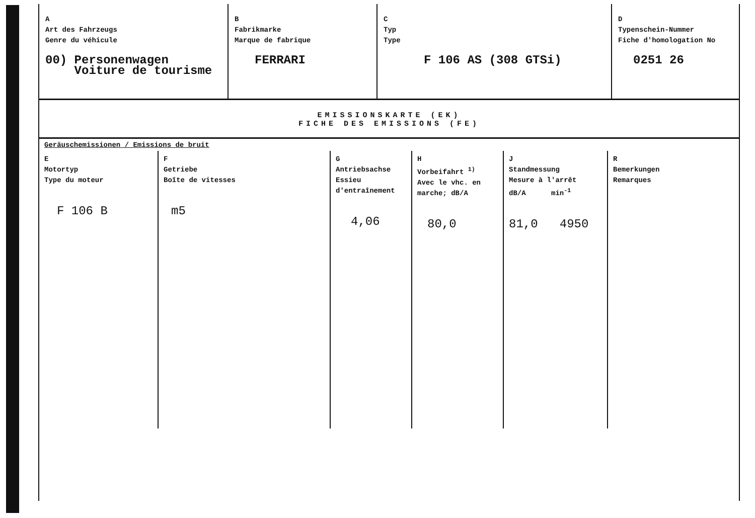| A Art des Fahrzeugs Genre du véhicule 00) Personenwagen Voiture de tourisme | B Fabrikmarke Marque de fabrique FERRARI | C Typ Type F 106 AS (308 GTSi) | D Typenschein-Nummer Fiche d'homologation No 0251 26 |
EMISSIONSKARTE (EK)
FICHE DES EMISSIONS (FE)
Geräuschemissionen / Emissions de bruit
| E Motortyp Type du moteur F 106 B | F Getriebe Boîte de vitesses m5 | G Antriebsachse Essieu d'entraînement 4,06 | H Vorbeifahrt <sup>1)</sup> Avec le vhc. en marche; dB/A 80,0 | J Standmessung Mesure à l'arrêt dB/A min<sup>-1</sup> 81,0 4950 | R Bemerkungen Remarques |